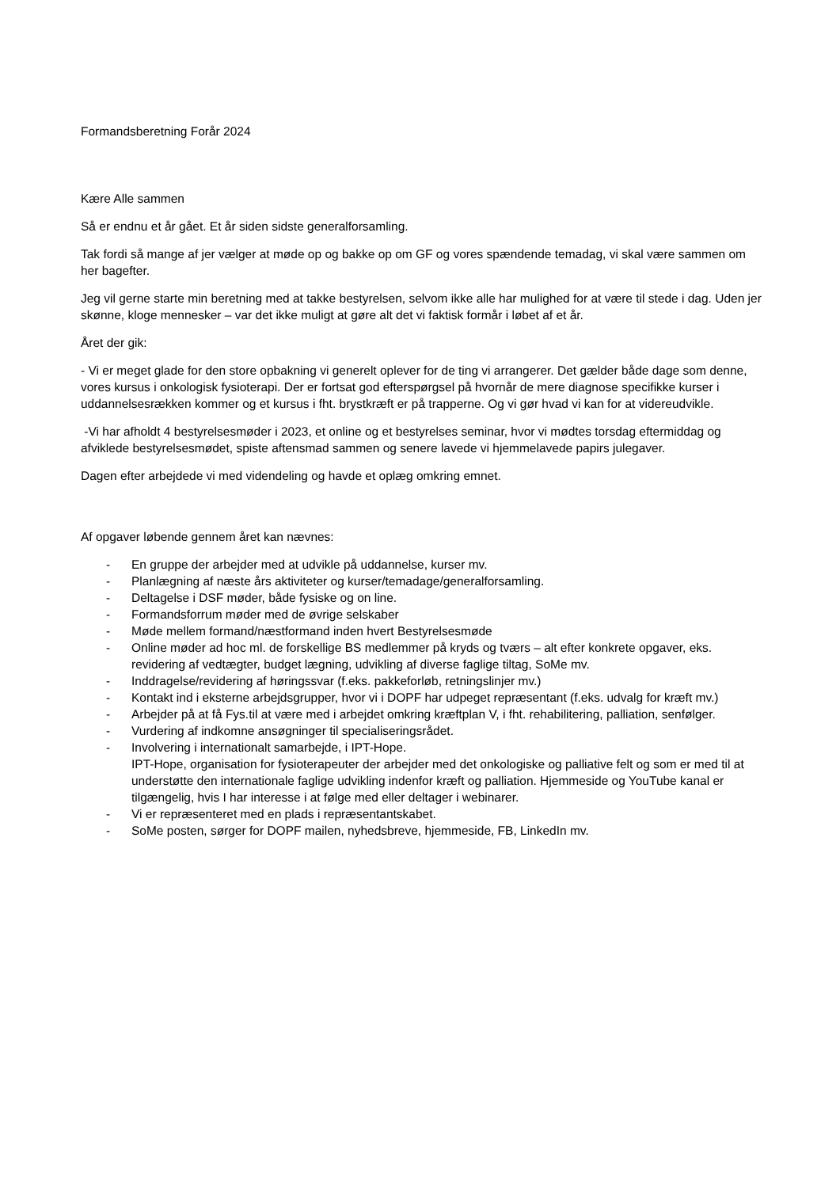Formandsberetning Forår 2024
Kære Alle sammen
Så er endnu et år gået. Et år siden sidste generalforsamling.
Tak fordi så mange af jer vælger at møde op og bakke op om GF og vores spændende temadag, vi skal være sammen om her bagefter.
Jeg vil gerne starte min beretning med at takke bestyrelsen, selvom ikke alle har mulighed for at være til stede i dag. Uden jer skønne, kloge mennesker – var det ikke muligt at gøre alt det vi faktisk formår i løbet af et år.
Året der gik:
- Vi er meget glade for den store opbakning vi generelt oplever for de ting vi arrangerer. Det gælder både dage som denne, vores kursus i onkologisk fysioterapi. Der er fortsat god efterspørgsel på hvornår de mere diagnose specifikke kurser i uddannelsesrækken kommer og et kursus i fht. brystkræft er på trapperne. Og vi gør hvad vi kan for at videreudvikle.
-Vi har afholdt 4 bestyrelsesmøder i 2023, et online og et bestyrelses seminar, hvor vi mødtes torsdag eftermiddag og afviklede bestyrelsesmødet, spiste aftensmad sammen og senere lavede vi hjemmelavede papirs julegaver.
Dagen efter arbejdede vi med videndeling og havde et oplæg omkring emnet.
Af opgaver løbende gennem året kan nævnes:
- En gruppe der arbejder med at udvikle på uddannelse, kurser mv.
- Planlægning af næste års aktiviteter og kurser/temadage/generalforsamling.
- Deltagelse i DSF møder, både fysiske og on line.
- Formandsforrum møder med de øvrige selskaber
- Møde mellem formand/næstformand inden hvert Bestyrelsesmøde
- Online møder ad hoc ml. de forskellige BS medlemmer på kryds og tværs – alt efter konkrete opgaver, eks. revidering af vedtægter, budget lægning, udvikling af diverse faglige tiltag, SoMe mv.
- Inddragelse/revidering af høringssvar (f.eks. pakkeforløb, retningslinjer mv.)
- Kontakt ind i eksterne arbejdsgrupper, hvor vi i DOPF har udpeget repræsentant (f.eks. udvalg for kræft mv.)
- Arbejder på at få Fys.til at være med i arbejdet omkring kræftplan V, i fht. rehabilitering, palliation, senfølger.
- Vurdering af indkomne ansøgninger til specialiseringsrådet.
- Involvering i internationalt samarbejde, i IPT-Hope.
IPT-Hope, organisation for fysioterapeuter der arbejder med det onkologiske og palliative felt og som er med til at understøtte den internationale faglige udvikling indenfor kræft og palliation. Hjemmeside og YouTube kanal er tilgængelig, hvis I har interesse i at følge med eller deltager i webinarer.
- Vi er repræsenteret med en plads i repræsentantskabet.
- SoMe posten, sørger for DOPF mailen, nyhedsbreve, hjemmeside, FB, LinkedIn mv.